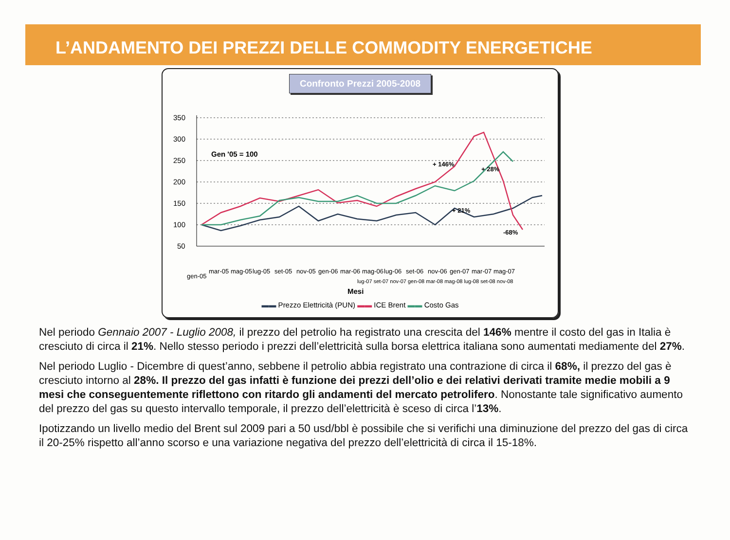L’ANDAMENTO DEI PREZZI DELLE COMMODITY ENERGETICHE
Confronto Prezzi 2005-2008
350
300
250
200
150
100
50
Gen '05 = 100
+ 146%
+ 28%
+ 21%
-68%
gen-05
mar-05
mag-05
lug-05
set-05
nov-05
gen-06
mar-06
mag-06
lug-06
set-06
nov-06
gen-07
mar-07
mag-07
lug-07 set-07 nov-07 gen-08 mar-08 mag-08 lug-08 set-08 nov-08
Mesi
▬▬ Prezzo Elettricità (PUN) ▬▬ ICE Brent ▬▬ Costo Gas
Nel periodo Gennaio 2007 - Luglio 2008, il prezzo del petrolio ha registrato una crescita del 146% mentre il costo del gas in Italia è cresciuto di circa il 21%. Nello stesso periodo i prezzi dell’elettricità sulla borsa elettrica italiana sono aumentati mediamente del 27%.
Nel periodo Luglio - Dicembre di quest’anno, sebbene il petrolio abbia registrato una contrazione di circa il 68%, il prezzo del gas è cresciuto intorno al 28%. Il prezzo del gas infatti è funzione dei prezzi dell’olio e dei relativi derivati tramite medie mobili a 9 mesi che conseguentemente riflettono con ritardo gli andamenti del mercato petrolifero. Nonostante tale significativo aumento del prezzo del gas su questo intervallo temporale, il prezzo dell’elettricità è sceso di circa l’13%.
Ipotizzando un livello medio del Brent sul 2009 pari a 50 usd/bbl è possibile che si verifichi una diminuzione del prezzo del gas di circa il 20-25% rispetto all’anno scorso e una variazione negativa del prezzo dell’elettricità di circa il 15-18%.